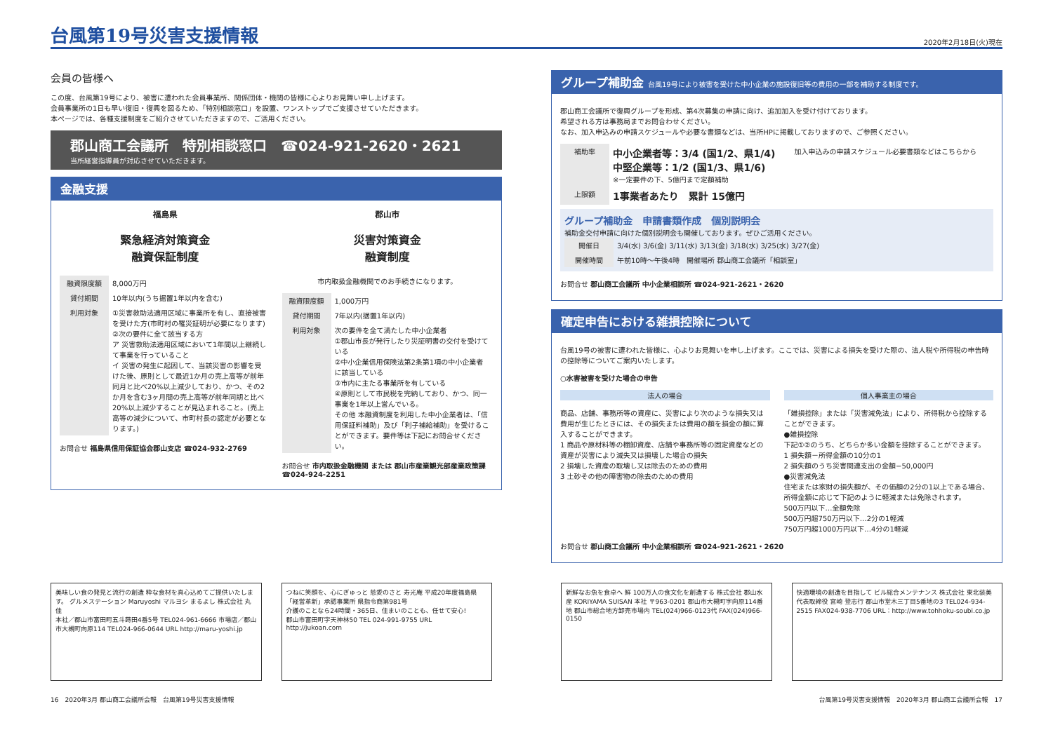台風第19号災害支援情報
2020年2月18日(火)現在
会員の皆様へ
この度、台風第19号により、被害に遭われた会員事業所、関係団体・機関の皆様に心よりお見舞い申し上げます。
会員事業所の1日も早い復旧・復興を図るため、「特別相談窓口」を設置、ワンストップでご支援させていただきます。
本ページでは、各種支援制度をご紹介させていただきますので、ご活用ください。
郡山商工会議所　特別相談窓口　☎024-921-2620・2621
当所経営指導員が対応させていただきます。
金融支援
福島県
緊急経済対策資金
融資保証制度
| 融資限度額 | 8,000万円 |
| 貸付期間 | 10年以内(うち据置1年以内を含む) |
| 利用対象 | ①災害救助法適用区域に事業所を有し、直接被害を受けた方(市町村の罹災証明が必要になります) ②次の要件に全て該当する方 ア 災害救助法適用区域において1年間以上継続して事業を行っていること イ 災害の発生に起因して、当該災害の影響を受けた後、原則として最近1か月の売上高等が前年同月と比べ20%以上減少しており、かつ、その2か月を含む3ヶ月間の売上高等が前年同期と比べ20%以上減少することが見込まれること。(売上高等の減少について、市町村長の認定が必要となります。) |
お問合せ 福島県信用保証協会郡山支店 ☎024-932-2769
郡山市
災害対策資金
融資制度
市内取扱金融機関でのお手続きになります。
| 融資限度額 | 1,000万円 |
| 貸付期間 | 7年以内(据置1年以内) |
| 利用対象 | 次の要件を全て満たした中小企業者 ①郡山市長が発行したり災証明書の交付を受けている ②中小企業信用保険法第2条第1項の中小企業者に該当している ③市内に主たる事業所を有している ④原則として市民税を完納しており、かつ、同一事業を1年以上営んでいる。 その他 本融資制度を利用した中小企業者は、「信用保証料補助」及び「利子補給補助」を受けることができます。要件等は下記にお問合せください。 |
お問合せ 市内取扱金融機関 または 郡山市産業観光部産業政策課 ☎024-924-2251
グループ補助金 台風19号により被害を受けた中小企業の施設復旧等の費用の一部を補助する制度です。
郡山商工会議所で復興グループを形成、第4次募集の申請に向け、追加加入を受け付けております。
希望される方は事務局までお問合わせください。
なお、加入申込みの申請スケジュールや必要な書類などは、当所HPに掲載しておりますので、ご参照ください。
| 補助率 | 中小企業者等：3/4 (国1/2、県1/4) 中堅企業等：1/2 (国1/3、県1/6) ※一定要件の下、5億円まで定額補助 | 加入申込みの申請スケジュール必要書類などはこちらから |
| 上限額 | 1事業者あたり 累計 15億円 | |
グループ補助金　申請書類作成　個別説明会
補助金交付申請に向けた個別説明会も開催しております。ぜひご活用ください。
| 開催日 | 3/4(水) 3/6(金) 3/11(水) 3/13(金) 3/18(水) 3/25(水) 3/27(金) |
| 開催時間 | 午前10時～午後4時 開催場所 郡山商工会議所「相談室」 |
お問合せ 郡山商工会議所 中小企業相談所 ☎024-921-2621・2620
確定申告における雑損控除について
台風19号の被害に遭われた皆様に、心よりお見舞いを申し上げます。ここでは、災害による損失を受けた際の、法人税や所得税の申告時の控除等についてご案内いたします。
○水害被害を受けた場合の申告
法人の場合
商品、店舗、事務所等の資産に、災害により次のような損失又は費用が生じたときには、その損失または費用の額を損金の額に算入することができます。
1 商品や原材料等の棚卸資産、店舗や事務所等の固定資産などの資産が災害により滅失又は損壊した場合の損失
2 損壊した資産の取壊し又は除去のための費用
3 土砂その他の障害物の除去のための費用
個人事業主の場合
「雑損控除」または「災害減免法」により、所得税から控除することができます。
●雑損控除
下記①②のうち、どちらか多い金額を控除することができます。
1 損失額－所得金額の10分の1
2 損失額のうち災害関連支出の金額−50,000円
●災害減免法
住宅または家財の損失額が、その価額の2分の1以上である場合、所得金額に応じて下記のように軽減または免除されます。
500万円以下…全額免除
500万円超750万円以下…2分の1軽減
750万円超1000万円以下…4分の1軽減
お問合せ 郡山商工会議所 中小企業相談所 ☎024-921-2621・2620
美味しい食の発見と流行の創造 粋な食材を真心込めてご提供いたします。 グルメステーション Maruyoshi マルヨシ まるよし 株式会社 丸佳
本社／郡山市富田町五斗蒔田4番5号 TEL024-961-6666 市場店／郡山市大槻町向原114 TEL024-966-0644 URL http://maru-yoshi.jp
つねに笑顔を、心にぎゅっと 慈愛のさと 寿光庵 平成20年度福島県「経営革新」承認事業所 県指令商第981号
介護のことなら24時間・365日、住まいのことも、任せて安心!
郡山市富田町字天神林50 TEL 024-991-9755 URL http://jukoan.com
新鮮なお魚を食卓へ 鮮 100万人の食文化を創造する 株式会社 郡山水産 KORIYAMA SUISAN 本社 〒963-0201 郡山市大槻町字向原114番地 郡山市総合地方卸売市場内 TEL(024)966-0123代 FAX(024)966-0150
快適環境の創造を目指して ビル総合メンテナンス 株式会社 東北装美 代表取締役 宮崎 登志行 郡山市堂木三丁目5番地の3 TEL024-934-2515 FAX024-938-7706 URL：http://www.tohhoku-soubi.co.jp
16　2020年3月 郡山商工会議所会報　台風第19号災害支援情報 台風第19号災害支援情報　2020年3月 郡山商工会議所会報　17